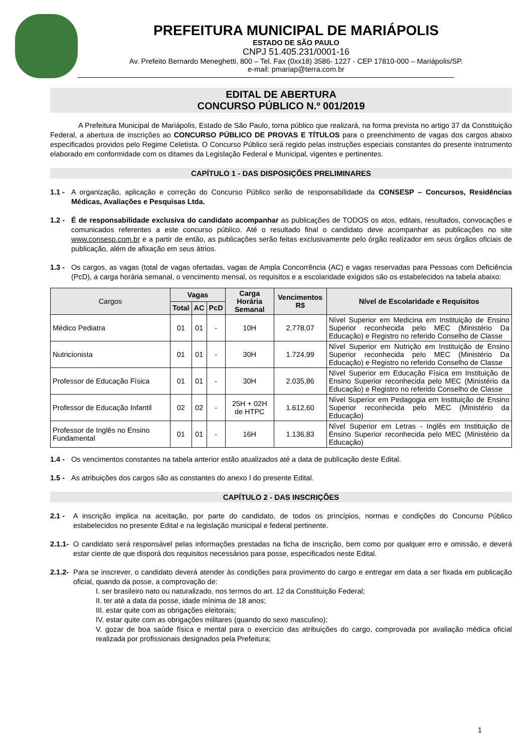PREFEITURA MUNICIPAL DE MARIÁPOLIS
ESTADO DE SÃO PAULO
CNPJ 51.405.231/0001-16
Av. Prefeito Bernardo Meneghetti, 800 – Tel. Fax (0xx18) 3586- 1227 - CEP 17810-000 – Mariápolis/SP.
e-mail: pmariap@terra.com.br
EDITAL DE ABERTURA
CONCURSO PÚBLICO N.º 001/2019
A Prefeitura Municipal de Mariápolis, Estado de São Paulo, torna público que realizará, na forma prevista no artigo 37 da Constituição Federal, a abertura de inscrições ao CONCURSO PÚBLICO DE PROVAS E TÍTULOS para o preenchimento de vagas dos cargos abaixo especificados providos pelo Regime Celetista. O Concurso Público será regido pelas instruções especiais constantes do presente instrumento elaborado em conformidade com os ditames da Legislação Federal e Municipal, vigentes e pertinentes.
CAPÍTULO 1 - DAS DISPOSIÇÕES PRELIMINARES
1.1 -
A organização, aplicação e correção do Concurso Público serão de responsabilidade da CONSESP – Concursos, Residências Médicas, Avaliações e Pesquisas Ltda.
1.2 -
É de responsabilidade exclusiva do candidato acompanhar as publicações de TODOS os atos, editais, resultados, convocações e comunicados referentes a este concurso público. Até o resultado final o candidato deve acompanhar as publicações no site www.consesp.com.br e a partir de então, as publicações serão feitas exclusivamente pelo órgão realizador em seus órgãos oficiais de publicação, além de afixação em seus átrios.
1.3 -
Os cargos, as vagas (total de vagas ofertadas, vagas de Ampla Concorrência (AC) e vagas reservadas para Pessoas com Deficiência (PcD), a carga horária semanal, o vencimento mensal, os requisitos e a escolaridade exigidos são os estabelecidos na tabela abaixo:
| Cargos | Vagas | | | Carga Horária Semanal | Vencimentos R$ | Nível de Escolaridade e Requisitos |
| --- | --- | --- | --- | --- | --- | --- |
| | Total | AC | PcD | | | |
| Médico Pediatra | 01 | 01 | - | 10H | 2.778,07 | Nível Superior em Medicina em Instituição de Ensino Superior reconhecida pelo MEC (Ministério Da Educação) e Registro no referido Conselho de Classe |
| Nutricionista | 01 | 01 | - | 30H | 1.724,99 | Nível Superior em Nutrição em Instituição de Ensino Superior reconhecida pelo MEC (Ministério Da Educação) e Registro no referido Conselho de Classe |
| Professor de Educação Física | 01 | 01 | - | 30H | 2.035,86 | Nível Superior em Educação Física em Instituição de Ensino Superior reconhecida pelo MEC (Ministério da Educação) e Registro no referido Conselho de Classe |
| Professor de Educação Infantil | 02 | 02 | - | 25H + 02H de HTPC | 1.612,60 | Nível Superior em Pedagogia em Instituição de Ensino Superior reconhecida pelo MEC (Ministério da Educação) |
| Professor de Inglês no Ensino Fundamental | 01 | 01 | - | 16H | 1.136,83 | Nível Superior em Letras - Inglês em Instituição de Ensino Superior reconhecida pelo MEC (Ministério da Educação) |
1.4 -
Os vencimentos constantes na tabela anterior estão atualizados até a data de publicação deste Edital.
1.5 -
As atribuições dos cargos são as constantes do anexo I do presente Edital.
CAPÍTULO 2 - DAS INSCRIÇÕES
2.1 - A inscrição implica na aceitação, por parte do candidato, de todos os princípios, normas e condições do Concurso Público estabelecidos no presente Edital e na legislação municipal e federal pertinente.
2.1.1-
O candidato será responsável pelas informações prestadas na ficha de inscrição, bem como por qualquer erro e omissão, e deverá estar ciente de que disporá dos requisitos necessários para posse, especificados neste Edital.
2.1.2-
Para se inscrever, o candidato deverá atender às condições para provimento do cargo e entregar em data a ser fixada em publicação oficial, quando da posse, a comprovação de:
I. ser brasileiro nato ou naturalizado, nos termos do art. 12 da Constituição Federal;
II. ter até a data da posse, idade mínima de 18 anos;
III. estar quite com as obrigações eleitorais;
IV. estar quite com as obrigações militares (quando do sexo masculino);
V. gozar de boa saúde física e mental para o exercício das atribuições do cargo, comprovada por avaliação médica oficial realizada por profissionais designados pela Prefeitura;
1